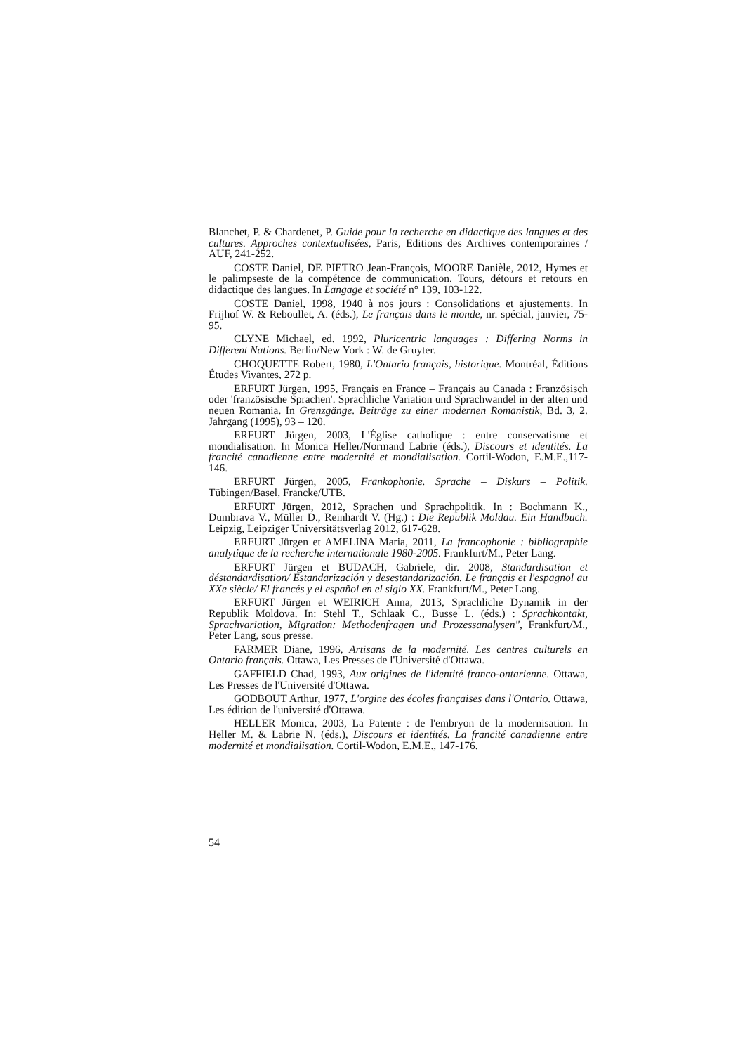Blanchet, P. & Chardenet, P. Guide pour la recherche en didactique des langues et des cultures. Approches contextualisées, Paris, Editions des Archives contemporaines / AUF, 241-252.
COSTE Daniel, DE PIETRO Jean-François, MOORE Danièle, 2012, Hymes et le palimpseste de la compétence de communication. Tours, détours et retours en didactique des langues. In Langage et société n° 139, 103-122.
COSTE Daniel, 1998, 1940 à nos jours : Consolidations et ajustements. In Frijhof W. & Reboullet, A. (éds.), Le français dans le monde, nr. spécial, janvier, 75-95.
CLYNE Michael, ed. 1992, Pluricentric languages : Differing Norms in Different Nations. Berlin/New York : W. de Gruyter.
CHOQUETTE Robert, 1980, L'Ontario français, historique. Montréal, Éditions Études Vivantes, 272 p.
ERFURT Jürgen, 1995, Français en France – Français au Canada : Französisch oder 'französische Sprachen'. Sprachliche Variation und Sprachwandel in der alten und neuen Romania. In Grenzgänge. Beiträge zu einer modernen Romanistik, Bd. 3, 2. Jahrgang (1995), 93 – 120.
ERFURT Jürgen, 2003, L'Église catholique : entre conservatisme et mondialisation. In Monica Heller/Normand Labrie (éds.), Discours et identités. La francité canadienne entre modernité et mondialisation. Cortil-Wodon, E.M.E.,117-146.
ERFURT Jürgen, 2005, Frankophonie. Sprache – Diskurs – Politik. Tübingen/Basel, Francke/UTB.
ERFURT Jürgen, 2012, Sprachen und Sprachpolitik. In : Bochmann K., Dumbrava V., Müller D., Reinhardt V. (Hg.) : Die Republik Moldau. Ein Handbuch. Leipzig, Leipziger Universitätsverlag 2012, 617-628.
ERFURT Jürgen et AMELINA Maria, 2011, La francophonie : bibliographie analytique de la recherche internationale 1980-2005. Frankfurt/M., Peter Lang.
ERFURT Jürgen et BUDACH, Gabriele, dir. 2008, Standardisation et déstandardisation/ Estandarización y desestandarización. Le français et l'espagnol au XXe siècle/ El francés y el español en el siglo XX. Frankfurt/M., Peter Lang.
ERFURT Jürgen et WEIRICH Anna, 2013, Sprachliche Dynamik in der Republik Moldova. In: Stehl T., Schlaak C., Busse L. (éds.) : Sprachkontakt, Sprachvariation, Migration: Methodenfragen und Prozessanalysen", Frankfurt/M., Peter Lang, sous presse.
FARMER Diane, 1996, Artisans de la modernité. Les centres culturels en Ontario français. Ottawa, Les Presses de l'Université d'Ottawa.
GAFFIELD Chad, 1993, Aux origines de l'identité franco-ontarienne. Ottawa, Les Presses de l'Université d'Ottawa.
GODBOUT Arthur, 1977, L'orgine des écoles françaises dans l'Ontario. Ottawa, Les édition de l'université d'Ottawa.
HELLER Monica, 2003, La Patente : de l'embryon de la modernisation. In Heller M. & Labrie N. (éds.), Discours et identités. La francité canadienne entre modernité et mondialisation. Cortil-Wodon, E.M.E., 147-176.
54